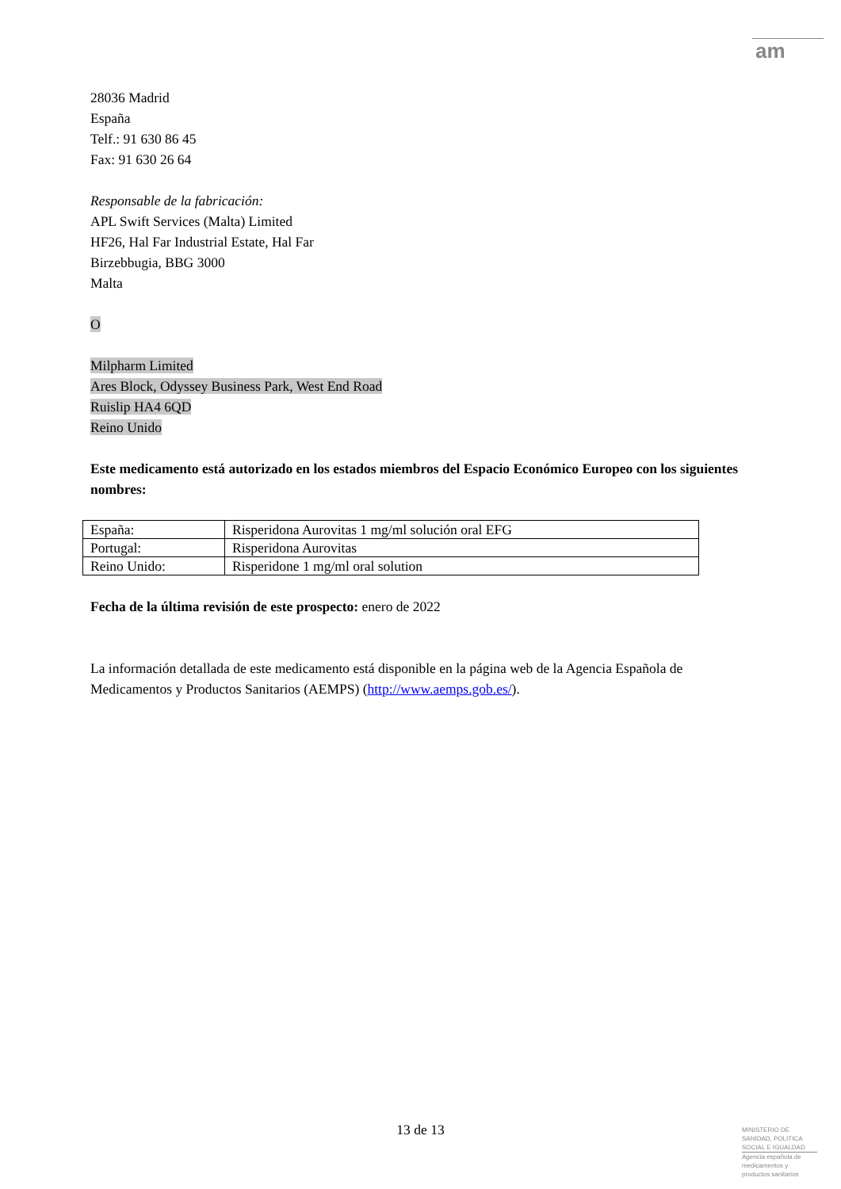am
28036 Madrid
España
Telf.: 91 630 86 45
Fax: 91 630 26 64
Responsable de la fabricación:
APL Swift Services (Malta) Limited
HF26, Hal Far Industrial Estate, Hal Far
Birzebbugia, BBG 3000
Malta
O
Milpharm Limited
Ares Block, Odyssey Business Park, West End Road
Ruislip HA4 6QD
Reino Unido
Este medicamento está autorizado en los estados miembros del Espacio Económico Europeo con los siguientes nombres:
| España: | Risperidona Aurovitas 1 mg/ml solución oral EFG |
| Portugal: | Risperidona Aurovitas |
| Reino Unido: | Risperidone 1 mg/ml oral solution |
Fecha de la última revisión de este prospecto: enero de 2022
La información detallada de este medicamento está disponible en la página web de la Agencia Española de Medicamentos y Productos Sanitarios (AEMPS) (http://www.aemps.gob.es/).
13 de 13
MINISTERIO DE
SANIDAD, POLITICA
SOCIAL E IGUALDAD
Agencia española de
medicamentos y
productos sanitarios